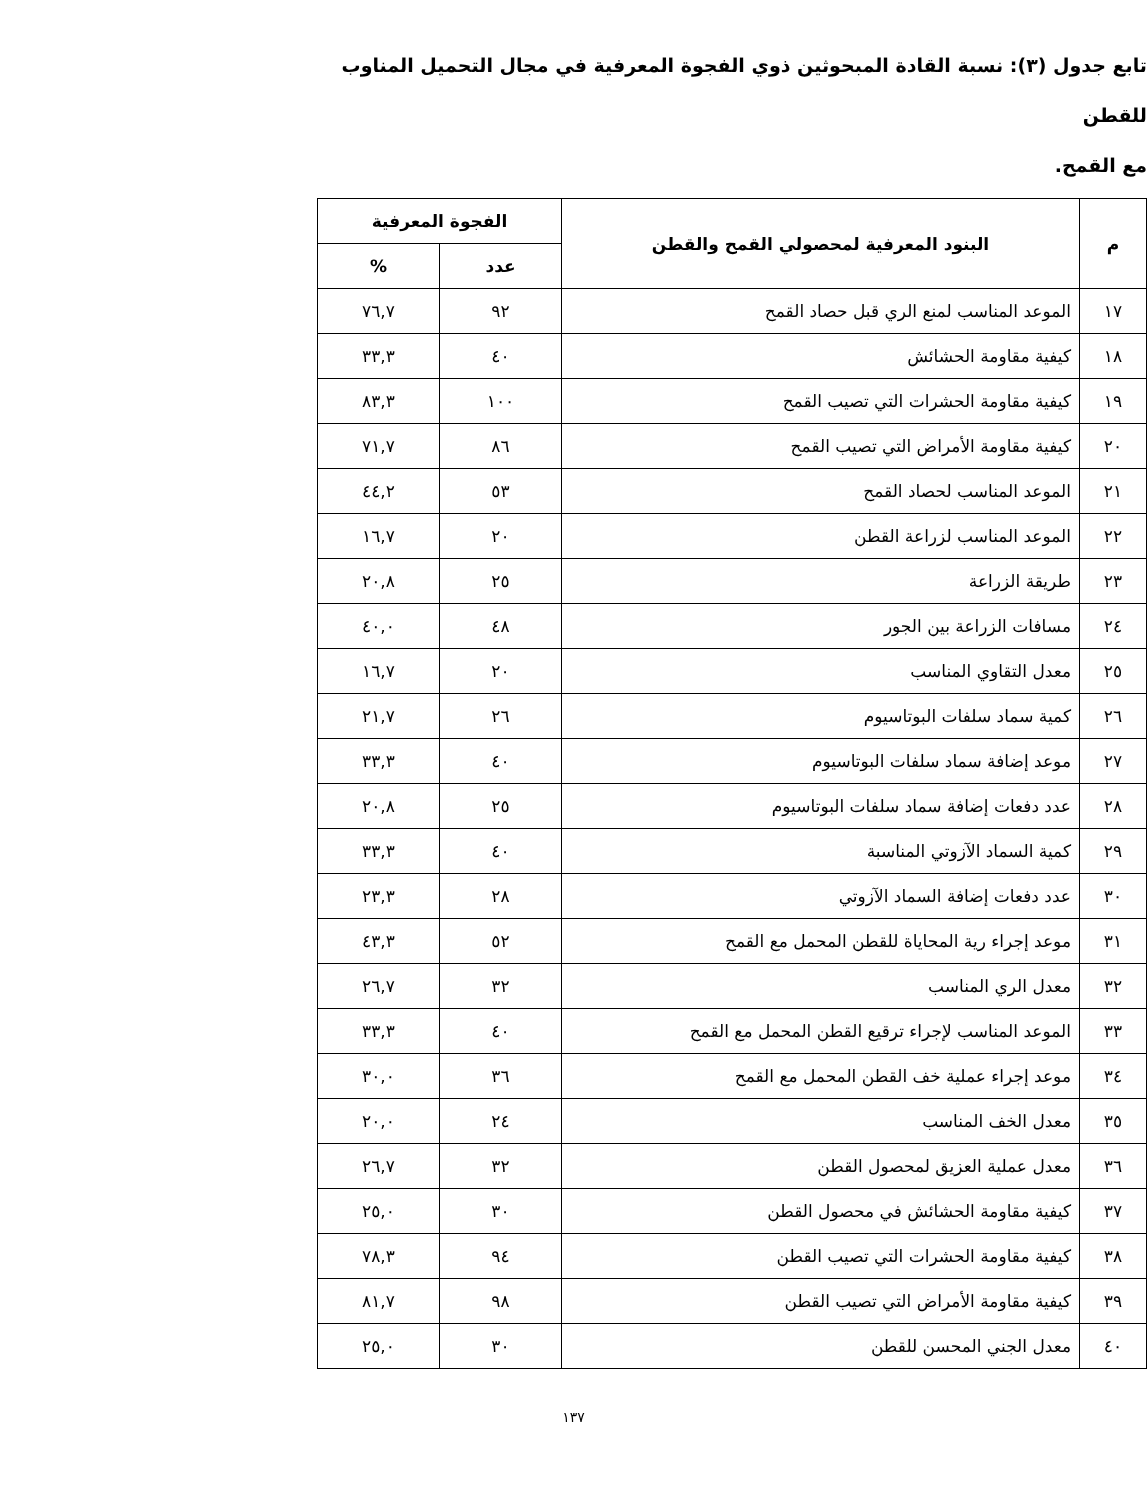تابع جدول (٣): نسبة القادة المبحوثين ذوي الفجوة المعرفية في مجال التحميل المناوب للقطن
مع القمح.
| م | البنود المعرفية لمحصولي القمح والقطن | الفجوة المعرفية | |
| --- | --- | --- | --- |
| | | عدد | % |
| ١٧ | الموعد المناسب لمنع الري قبل حصاد القمح | ٩٢ | ٧٦,٧ |
| ١٨ | كيفية مقاومة الحشائش | ٤٠ | ٣٣,٣ |
| ١٩ | كيفية مقاومة الحشرات التي تصيب القمح | ١٠٠ | ٨٣,٣ |
| ٢٠ | كيفية مقاومة الأمراض التي تصيب القمح | ٨٦ | ٧١,٧ |
| ٢١ | الموعد المناسب لحصاد القمح | ٥٣ | ٤٤,٢ |
| ٢٢ | الموعد المناسب لزراعة القطن | ٢٠ | ١٦,٧ |
| ٢٣ | طريقة الزراعة | ٢٥ | ٢٠,٨ |
| ٢٤ | مسافات الزراعة بين الجور | ٤٨ | ٤٠,٠ |
| ٢٥ | معدل التقاوي المناسب | ٢٠ | ١٦,٧ |
| ٢٦ | كمية سماد سلفات البوتاسيوم | ٢٦ | ٢١,٧ |
| ٢٧ | موعد إضافة سماد سلفات البوتاسيوم | ٤٠ | ٣٣,٣ |
| ٢٨ | عدد دفعات إضافة سماد سلفات البوتاسيوم | ٢٥ | ٢٠,٨ |
| ٢٩ | كمية السماد الآزوتي المناسبة | ٤٠ | ٣٣,٣ |
| ٣٠ | عدد دفعات إضافة السماد الآزوتي | ٢٨ | ٢٣,٣ |
| ٣١ | موعد إجراء رية المحاياة للقطن المحمل مع القمح | ٥٢ | ٤٣,٣ |
| ٣٢ | معدل الري المناسب | ٣٢ | ٢٦,٧ |
| ٣٣ | الموعد المناسب لإجراء ترقيع القطن المحمل مع القمح | ٤٠ | ٣٣,٣ |
| ٣٤ | موعد إجراء عملية خف القطن المحمل مع القمح | ٣٦ | ٣٠,٠ |
| ٣٥ | معدل الخف المناسب | ٢٤ | ٢٠,٠ |
| ٣٦ | معدل عملية العزيق لمحصول القطن | ٣٢ | ٢٦,٧ |
| ٣٧ | كيفية مقاومة الحشائش في محصول القطن | ٣٠ | ٢٥,٠ |
| ٣٨ | كيفية مقاومة الحشرات التي تصيب القطن | ٩٤ | ٧٨,٣ |
| ٣٩ | كيفية مقاومة الأمراض التي تصيب القطن | ٩٨ | ٨١,٧ |
| ٤٠ | معدل الجني المحسن للقطن | ٣٠ | ٢٥,٠ |
١٣٧